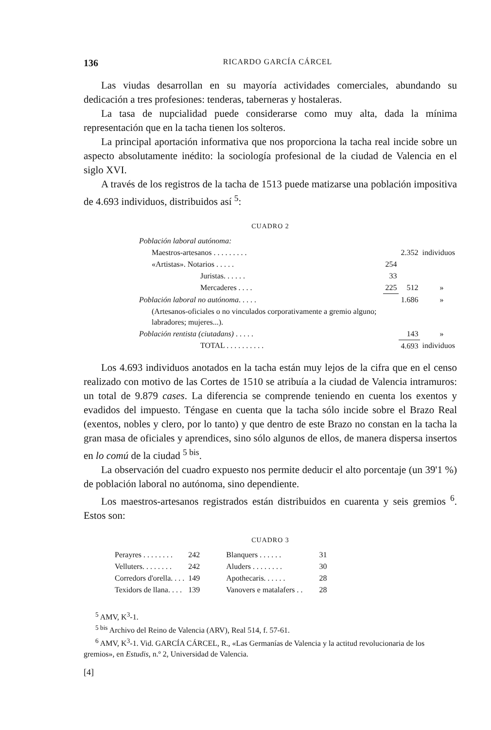136 RICARDO GARCÍA CÁRCEL
Las viudas desarrollan en su mayoría actividades comerciales, abundando su dedicación a tres profesiones: tenderas, taberneras y hostaleras.
La tasa de nupcialidad puede considerarse como muy alta, dada la mínima representación que en la tacha tienen los solteros.
La principal aportación informativa que nos proporciona la tacha real incide sobre un aspecto absolutamente inédito: la sociología profesional de la ciudad de Valencia en el siglo XVI.
A través de los registros de la tacha de 1513 puede matizarse una población impositiva de 4.693 individuos, distribuidos así <sup>5</sup>:
CUADRO 2
| Población laboral autónoma: | | | |
| Maestros-artesanos . . . . . . . . . | | 2.352 | individuos |
| «Artistas». Notarios . . . . . | 254 | | |
| Juristas. . . . . . | 33 | | |
| Mercaderes . . . . | 225 | 512 | » |
| Población laboral no autónoma . . . . . | | 1.686 | » |
| (Artesanos-oficiales o no vinculados corporativamente a gremio alguno; labradores; mujeres...). | | | |
| Población rentista (ciutadans) . . . . . | | 143 | » |
| TOTAL . . . . . . . . . . | | 4.693 | individuos |
Los 4.693 individuos anotados en la tacha están muy lejos de la cifra que en el censo realizado con motivo de las Cortes de 1510 se atribuía a la ciudad de Valencia intramuros: un total de 9.879 cases. La diferencia se comprende teniendo en cuenta los exentos y evadidos del impuesto. Téngase en cuenta que la tacha sólo incide sobre el Brazo Real (exentos, nobles y clero, por lo tanto) y que dentro de este Brazo no constan en la tacha la gran masa de oficiales y aprendices, sino sólo algunos de ellos, de manera dispersa insertos en lo comú de la ciudad <sup>5 bis</sup>.
La observación del cuadro expuesto nos permite deducir el alto porcentaje (un 39'1 %) de población laboral no autónoma, sino dependiente.
Los maestros-artesanos registrados están distribuidos en cuarenta y seis gremios <sup>6</sup>. Estos son:
CUADRO 3
| Perayres . . . . . . . . | 242 | Blanquers . . . . . . | 31 |
| Velluters. . . . . . . . | 242 | Aluders . . . . . . . . | 30 |
| Corredors d'orella. . . . | 149 | Apothecaris. . . . . . | 28 |
| Texidors de llana. . . . | 139 | Vanovers e matalafers . . | 28 |
<sup>5</sup> AMV, K<sup>3</sup>-1.
<sup>5 bis</sup> Archivo del Reino de Valencia (ARV), Real 514, f. 57-61.
<sup>6</sup> AMV, K<sup>3</sup>-1. Vid. GARCÍA CÁRCEL, R., «Las Germanías de Valencia y la actitud revolucionaria de los gremios», en Estudis, n.º 2, Universidad de Valencia.
[4]